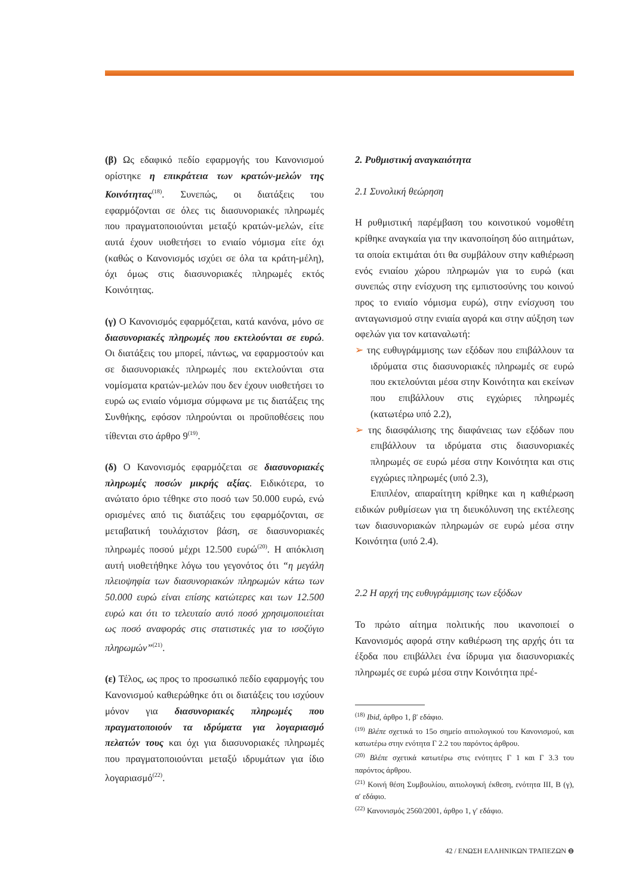(β) Ως εδαφικό πεδίο εφαρμογής του Κανονισμού ορίστηκε η επικράτεια των κρατών-μελών της Κοινότητας<sup>(18)</sup>. Συνεπώς, οι διατάξεις του εφαρμόζονται σε όλες τις διασυνοριακές πληρωμές που πραγματοποιούνται μεταξύ κρατών-μελών, είτε αυτά έχουν υιοθετήσει το ενιαίο νόμισμα είτε όχι (καθώς ο Κανονισμός ισχύει σε όλα τα κράτη-μέλη), όχι όμως στις διασυνοριακές πληρωμές εκτός Κοινότητας.
(γ) Ο Κανονισμός εφαρμόζεται, κατά κανόνα, μόνο σε διασυνοριακές πληρωμές που εκτελούνται σε ευρώ. Οι διατάξεις του μπορεί, πάντως, να εφαρμοστούν και σε διασυνοριακές πληρωμές που εκτελούνται στα νομίσματα κρατών-μελών που δεν έχουν υιοθετήσει το ευρώ ως ενιαίο νόμισμα σύμφωνα με τις διατάξεις της Συνθήκης, εφόσον πληρούνται οι προϋποθέσεις που τίθενται στο άρθρο 9<sup>(19)</sup>.
(δ) Ο Κανονισμός εφαρμόζεται σε διασυνοριακές πληρωμές ποσών μικρής αξίας. Ειδικότερα, το ανώτατο όριο τέθηκε στο ποσό των 50.000 ευρώ, ενώ ορισμένες από τις διατάξεις του εφαρμόζονται, σε μεταβατική τουλάχιστον βάση, σε διασυνοριακές πληρωμές ποσού μέχρι 12.500 ευρώ<sup>(20)</sup>. Η απόκλιση αυτή υιοθετήθηκε λόγω του γεγονότος ότι “η μεγάλη πλειοψηφία των διασυνοριακών πληρωμών κάτω των 50.000 ευρώ είναι επίσης κατώτερες και των 12.500 ευρώ και ότι το τελευταίο αυτό ποσό χρησιμοποιείται ως ποσό αναφοράς στις στατιστικές για το ισοζύγιο πληρωμών”<sup>(21)</sup>.
(ε) Τέλος, ως προς το προσωπικό πεδίο εφαρμογής του Κανονισμού καθιερώθηκε ότι οι διατάξεις του ισχύουν μόνον για διασυνοριακές πληρωμές που πραγματοποιούν τα ιδρύματα για λογαριασμό πελατών τους και όχι για διασυνοριακές πληρωμές που πραγματοποιούνται μεταξύ ιδρυμάτων για ίδιο λογαριασμό<sup>(22)</sup>.
2. Ρυθμιστική αναγκαιότητα
2.1 Συνολική θεώρηση
Η ρυθμιστική παρέμβαση του κοινοτικού νομοθέτη κρίθηκε αναγκαία για την ικανοποίηση δύο αιτημάτων, τα οποία εκτιμάται ότι θα συμβάλουν στην καθιέρωση ενός ενιαίου χώρου πληρωμών για το ευρώ (και συνεπώς στην ενίσχυση της εμπιστοσύνης του κοινού προς το ενιαίο νόμισμα ευρώ), στην ενίσχυση του ανταγωνισμού στην ενιαία αγορά και στην αύξηση των οφελών για τον καταναλωτή:
➢ της ευθυγράμμισης των εξόδων που επιβάλλουν τα ιδρύματα στις διασυνοριακές πληρωμές σε ευρώ που εκτελούνται μέσα στην Κοινότητα και εκείνων που επιβάλλουν στις εγχώριες πληρωμές (κατωτέρω υπό 2.2),
➢ της διασφάλισης της διαφάνειας των εξόδων που επιβάλλουν τα ιδρύματα στις διασυνοριακές πληρωμές σε ευρώ μέσα στην Κοινότητα και στις εγχώριες πληρωμές (υπό 2.3),
Επιπλέον, απαραίτητη κρίθηκε και η καθιέρωση ειδικών ρυθμίσεων για τη διευκόλυνση της εκτέλεσης των διασυνοριακών πληρωμών σε ευρώ μέσα στην Κοινότητα (υπό 2.4).
2.2 Η αρχή της ευθυγράμμισης των εξόδων
Το πρώτο αίτημα πολιτικής που ικανοποιεί ο Κανονισμός αφορά στην καθιέρωση της αρχής ότι τα έξοδα που επιβάλλει ένα ίδρυμα για διασυνοριακές πληρωμές σε ευρώ μέσα στην Κοινότητα πρέ-
<sup>(18)</sup> Ibid, άρθρο 1, β′ εδάφιο.
<sup>(19)</sup> Βλέπε σχετικά το 15ο σημείο αιτιολογικού του Κανονισμού, και κατωτέρω στην ενότητα Γ 2.2 του παρόντος άρθρου.
<sup>(20)</sup> Βλέπε σχετικά κατωτέρω στις ενότητες Γ 1 και Γ 3.3 του παρόντος άρθρου.
<sup>(21)</sup> Κοινή θέση Συμβουλίου, αιτιολογική έκθεση, ενότητα ΙΙΙ, Β (γ), α′ εδάφιο.
<sup>(22)</sup> Κανονισμός 2560/2001, άρθρο 1, γ′ εδάφιο.
42 / ΕΝΩΣΗ ΕΛΛΗΝΙΚΩΝ ΤΡΑΠΕΖΩΝ ⊖